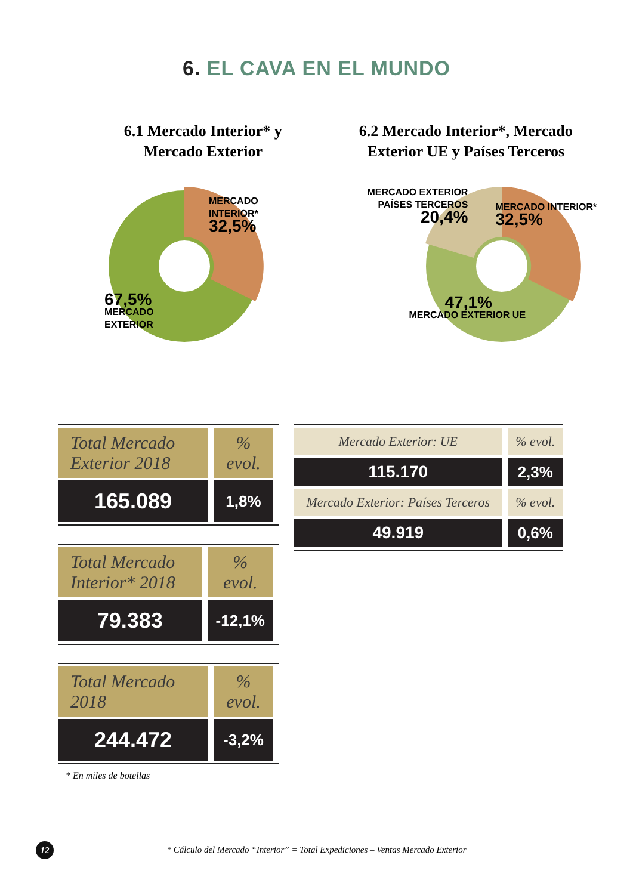6. EL CAVA EN EL MUNDO
6.1 Mercado Interior* y
Mercado Exterior
6.2 Mercado Interior*, Mercado
Exterior UE y Países Terceros
MERCADO
INTERIOR*
32,5%
67,5%
MERCADO
EXTERIOR
MERCADO EXTERIOR
PAÍSES TERCEROS
20,4%
MERCADO INTERIOR*
32,5%
47,1%
MERCADO EXTERIOR UE
| Total Mercado Exterior 2018 | % evol. |
| 165.089 | 1,8% |
| Total Mercado Interior* 2018 | % evol. |
| 79.383 | -12,1% |
| Total Mercado 2018 | % evol. |
| 244.472 | -3,2% |
* En miles de botellas
| Mercado Exterior: UE | % evol. |
| 115.170 | 2,3% |
| Mercado Exterior: Países Terceros | % evol. |
| 49.919 | 0,6% |
12
* Cálculo del Mercado “Interior” = Total Expediciones – Ventas Mercado Exterior